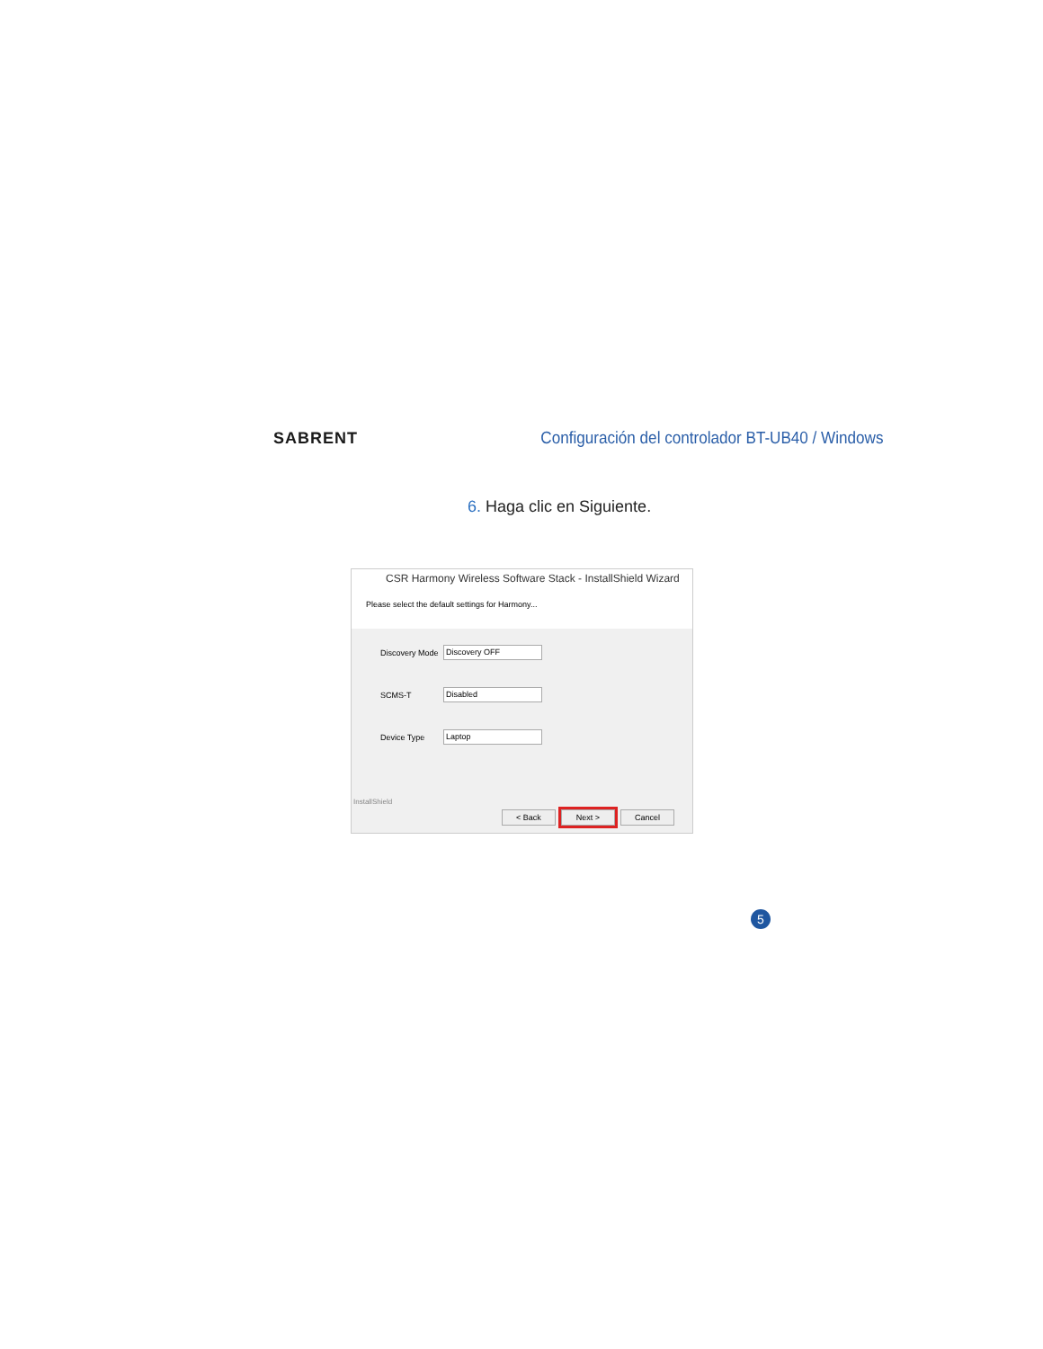SABRENT
Configuración del controlador BT-UB40 / Windows
6. Haga clic en Siguiente.
CSR Harmony Wireless Software Stack - InstallShield Wizard
Please select the default settings for Harmony...
Discovery Mode
Discovery OFF
SCMS-T
Disabled
Device Type
Laptop
InstallShield
< Back Next > Cancel
5